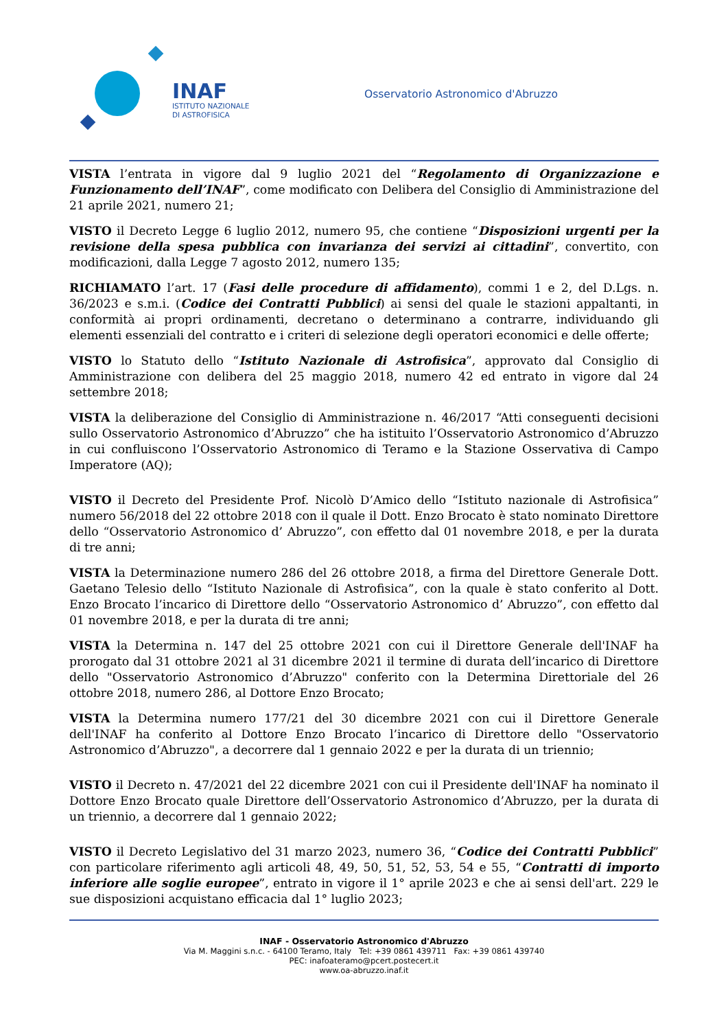INAF
ISTITUTO NAZIONALE
DI ASTROFISICA
Osservatorio Astronomico d'Abruzzo
VISTA l’entrata in vigore dal 9 luglio 2021 del “Regolamento di Organizzazione e Funzionamento dell’INAF”, come modificato con Delibera del Consiglio di Amministrazione del 21 aprile 2021, numero 21;
VISTO il Decreto Legge 6 luglio 2012, numero 95, che contiene “Disposizioni urgenti per la revisione della spesa pubblica con invarianza dei servizi ai cittadini”, convertito, con modificazioni, dalla Legge 7 agosto 2012, numero 135;
RICHIAMATO l’art. 17 (Fasi delle procedure di affidamento), commi 1 e 2, del D.Lgs. n. 36/2023 e s.m.i. (Codice dei Contratti Pubblici) ai sensi del quale le stazioni appaltanti, in conformità ai propri ordinamenti, decretano o determinano a contrarre, individuando gli elementi essenziali del contratto e i criteri di selezione degli operatori economici e delle offerte;
VISTO lo Statuto dello “Istituto Nazionale di Astrofisica”, approvato dal Consiglio di Amministrazione con delibera del 25 maggio 2018, numero 42 ed entrato in vigore dal 24 settembre 2018;
VISTA la deliberazione del Consiglio di Amministrazione n. 46/2017 “Atti conseguenti decisioni sullo Osservatorio Astronomico d’Abruzzo” che ha istituito l’Osservatorio Astronomico d’Abruzzo in cui confluiscono l’Osservatorio Astronomico di Teramo e la Stazione Osservativa di Campo Imperatore (AQ);
VISTO il Decreto del Presidente Prof. Nicolò D’Amico dello “Istituto nazionale di Astrofisica” numero 56/2018 del 22 ottobre 2018 con il quale il Dott. Enzo Brocato è stato nominato Direttore dello “Osservatorio Astronomico d’ Abruzzo”, con effetto dal 01 novembre 2018, e per la durata di tre anni;
VISTA la Determinazione numero 286 del 26 ottobre 2018, a firma del Direttore Generale Dott. Gaetano Telesio dello “Istituto Nazionale di Astrofisica”, con la quale è stato conferito al Dott. Enzo Brocato l’incarico di Direttore dello “Osservatorio Astronomico d’ Abruzzo”, con effetto dal 01 novembre 2018, e per la durata di tre anni;
VISTA la Determina n. 147 del 25 ottobre 2021 con cui il Direttore Generale dell'INAF ha prorogato dal 31 ottobre 2021 al 31 dicembre 2021 il termine di durata dell’incarico di Direttore dello "Osservatorio Astronomico d’Abruzzo" conferito con la Determina Direttoriale del 26 ottobre 2018, numero 286, al Dottore Enzo Brocato;
VISTA la Determina numero 177/21 del 30 dicembre 2021 con cui il Direttore Generale dell'INAF ha conferito al Dottore Enzo Brocato l’incarico di Direttore dello "Osservatorio Astronomico d’Abruzzo", a decorrere dal 1 gennaio 2022 e per la durata di un triennio;
VISTO il Decreto n. 47/2021 del 22 dicembre 2021 con cui il Presidente dell'INAF ha nominato il Dottore Enzo Brocato quale Direttore dell’Osservatorio Astronomico d’Abruzzo, per la durata di un triennio, a decorrere dal 1 gennaio 2022;
VISTO il Decreto Legislativo del 31 marzo 2023, numero 36, “Codice dei Contratti Pubblici” con particolare riferimento agli articoli 48, 49, 50, 51, 52, 53, 54 e 55, “Contratti di importo inferiore alle soglie europee”, entrato in vigore il 1° aprile 2023 e che ai sensi dell'art. 229 le sue disposizioni acquistano efficacia dal 1° luglio 2023;
INAF - Osservatorio Astronomico d'Abruzzo
Via M. Maggini s.n.c. - 64100 Teramo, Italy Tel: +39 0861 439711 Fax: +39 0861 439740
PEC: inafoateramo@pcert.postecert.it
www.oa-abruzzo.inaf.it